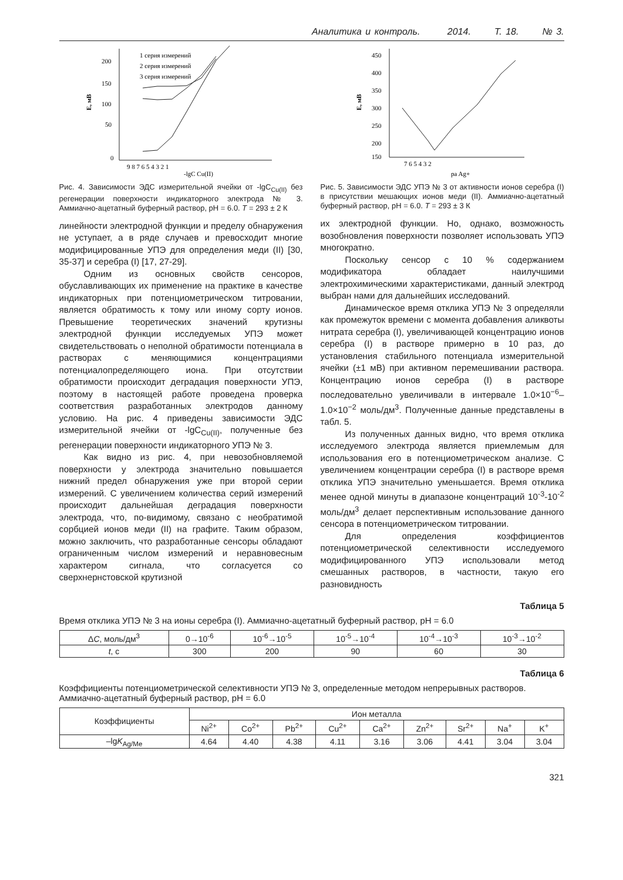Аналитика и контроль. 2014. Т. 18. № 3.
200
150
100
50
0
9 8 7 6 5 4 3 2 1
-lgC Cu(II)
E, мВ
1 серия измерений
2 серия измерений
3 серия измерений
Рис. 4. Зависимости ЭДС измерительной ячейки от -lgC<sub>Cu(II)</sub> без регенерации поверхности индикаторного электрода № 3. Аммиачно-ацетатный буферный раствор, pH = 6.0. T = 293 ± 2 К
линейности электродной функции и пределу обнаружения не уступает, а в ряде случаев и превосходит многие модифицированные УПЭ для определения меди (II) [30, 35-37] и серебра (I) [17, 27-29].
Одним из основных свойств сенсоров, обуславливающих их применение на практике в качестве индикаторных при потенциометрическом титровании, является обратимость к тому или иному сорту ионов. Превышение теоретических значений крутизны электродной функции исследуемых УПЭ может свидетельствовать о неполной обратимости потенциала в растворах с меняющимися концентрациями потенциалопределяющего иона. При отсутствии обратимости происходит деградация поверхности УПЭ, поэтому в настоящей работе проведена проверка соответствия разработанных электродов данному условию. На рис. 4 приведены зависимости ЭДС измерительной ячейки от -lgC<sub>Cu(II)</sub>, полученные без регенерации поверхности индикаторного УПЭ № 3.
Как видно из рис. 4, при невозобновляемой поверхности у электрода значительно повышается нижний предел обнаружения уже при второй серии измерений. С увеличением количества серий измерений происходит дальнейшая деградация поверхности электрода, что, по-видимому, связано с необратимой сорбцией ионов меди (II) на графите. Таким образом, можно заключить, что разработанные сенсоры обладают ограниченным числом измерений и неравновесным характером сигнала, что согласуется со сверхнернстовской крутизной
450
400
350
300
250
200
150
7 6 5 4 3 2
pa Ag+
E, мВ
Рис. 5. Зависимости ЭДС УПЭ № 3 от активности ионов серебра (I) в присутствии мешающих ионов меди (II). Аммиачно-ацетатный буферный раствор, pH = 6.0. T = 293 ± 3 К
их электродной функции. Но, однако, возможность возобновления поверхности позволяет использовать УПЭ многократно.
Поскольку сенсор с 10 % содержанием модификатора обладает наилучшими электрохимическими характеристиками, данный электрод выбран нами для дальнейших исследований.
Динамическое время отклика УПЭ № 3 определяли как промежуток времени с момента добавления аликвоты нитрата серебра (I), увеличивающей концентрацию ионов серебра (I) в растворе примерно в 10 раз, до установления стабильного потенциала измерительной ячейки (±1 мВ) при активном перемешивании раствора. Концентрацию ионов серебра (I) в растворе последовательно увеличивали в интервале 1.0×10<sup>−6</sup>–1.0×10<sup>−2</sup> моль/дм<sup>3</sup>. Полученные данные представлены в табл. 5.
Из полученных данных видно, что время отклика исследуемого электрода является приемлемым для использования его в потенциометрическом анализе. С увеличением концентрации серебра (I) в растворе время отклика УПЭ значительно уменьшается. Время отклика менее одной минуты в диапазоне концентраций 10<sup>-3</sup>-10<sup>-2</sup> моль/дм<sup>3</sup> делает перспективным использование данного сенсора в потенциометрическом титровании.
Для определения коэффициентов потенциометрической селективности исследуемого модифицированного УПЭ использовали метод смешанных растворов, в частности, такую его разновидность
Таблица 5
Время отклика УПЭ № 3 на ионы серебра (I). Аммиачно-ацетатный буферный раствор, pH = 6.0
| Δ C , моль/дм<sup>3</sup> | 0→10<sup>-6</sup> | 10<sup>-6</sup>→10<sup>-5</sup> | 10<sup>-5</sup>→10<sup>-4</sup> | 10<sup>-4</sup>→10<sup>-3</sup> | 10<sup>-3</sup>→10<sup>-2</sup> |
| --- | --- | --- | --- | --- | --- |
| t , с | 300 | 200 | 90 | 60 | 30 |
Таблица 6
Коэффициенты потенциометрической селективности УПЭ № 3, определенные методом непрерывных растворов. Аммиачно-ацетатный буферный раствор, pH = 6.0
| Коэффициенты | Ион металла | | | | | | | | |
| --- | --- | --- | --- | --- | --- | --- | --- | --- | --- |
| | Ni<sup>2+</sup> | Co<sup>2+</sup> | Pb<sup>2+</sup> | Cu<sup>2+</sup> | Ca<sup>2+</sup> | Zn<sup>2+</sup> | Sr<sup>2+</sup> | Na<sup>+</sup> | K<sup>+</sup> |
| –lg K<sub>Ag/Me</sub> | 4.64 | 4.40 | 4.38 | 4.11 | 3.16 | 3.06 | 4.41 | 3.04 | 3.04 |
321